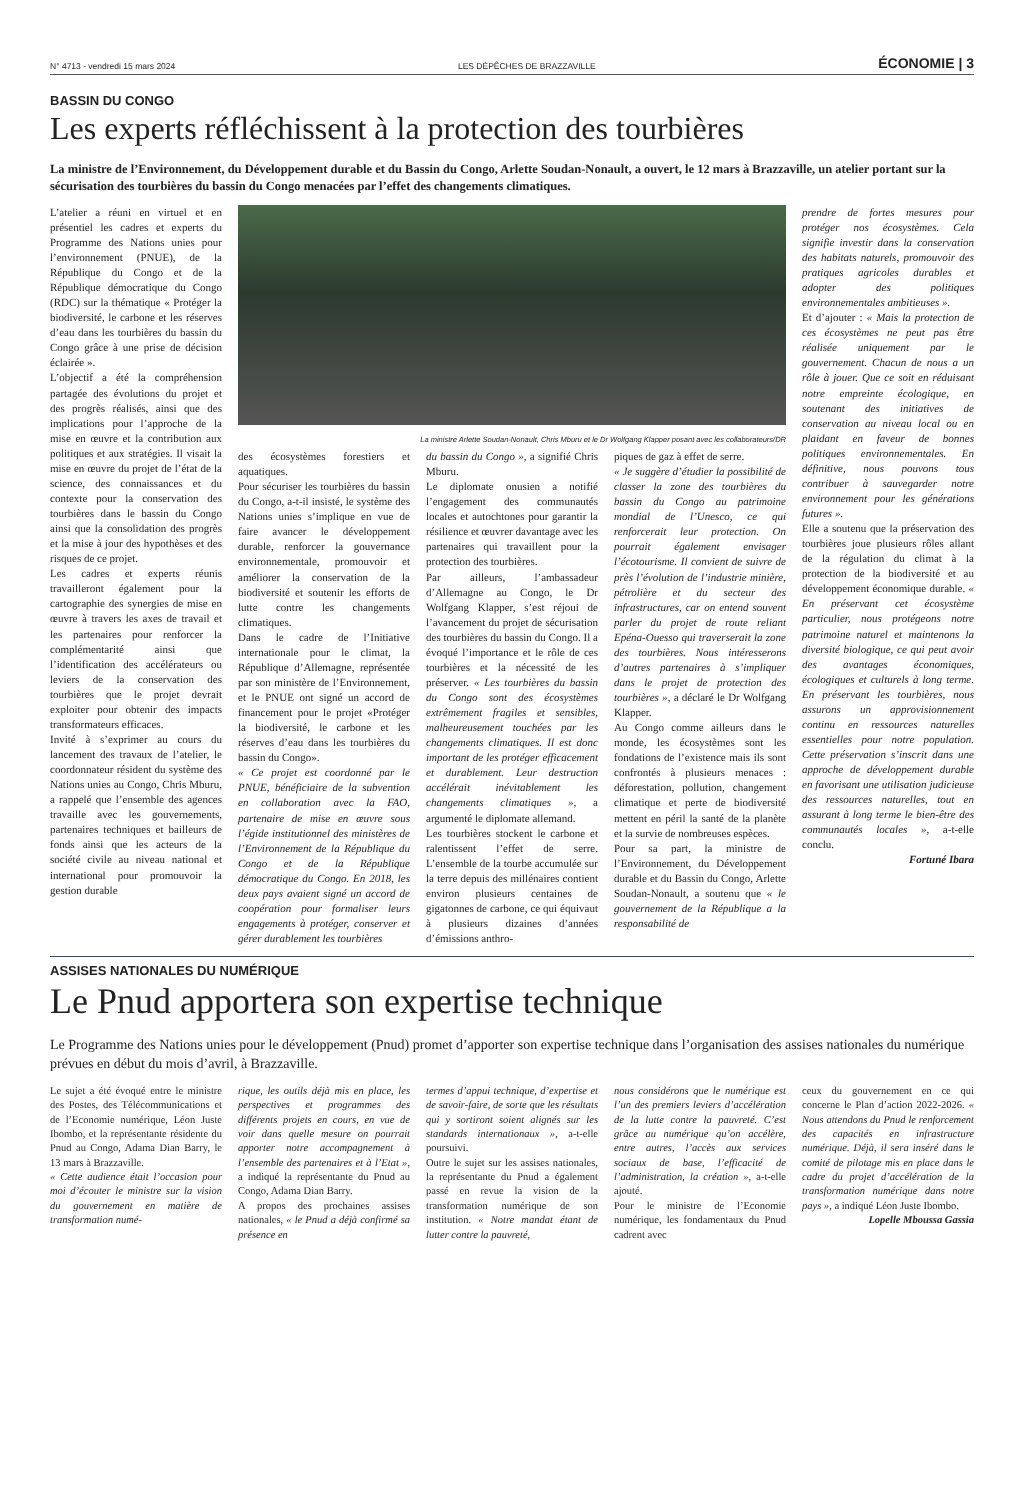N° 4713 - vendredi 15 mars 2024 LES DÉPÊCHES DE BRAZZAVILLE ÉCONOMIE | 3
BASSIN DU CONGO
Les experts réfléchissent à la protection des tourbières
La ministre de l’Environnement, du Développement durable et du Bassin du Congo, Arlette Soudan-Nonault, a ouvert, le 12 mars à Brazzaville, un atelier portant sur la sécurisation des tourbières du bassin du Congo menacées par l’effet des changements climatiques.
L’atelier a réuni en virtuel et en présentiel les cadres et experts du Programme des Nations unies pour l’environnement (PNUE), de la République du Congo et de la République démocratique du Congo (RDC) sur la thématique « Protéger la biodiversité, le carbone et les réserves d’eau dans les tourbières du bassin du Congo grâce à une prise de décision éclairée ».
L’objectif a été la compréhension partagée des évolutions du projet et des progrès réalisés, ainsi que des implications pour l’approche de la mise en œuvre et la contribution aux politiques et aux stratégies. Il visait la mise en œuvre du projet de l’état de la science, des connaissances et du contexte pour la conservation des tourbières dans le bassin du Congo ainsi que la consolidation des progrès et la mise à jour des hypothèses et des risques de ce projet.
Les cadres et experts réunis travailleront également pour la cartographie des synergies de mise en œuvre à travers les axes de travail et les partenaires pour renforcer la complémentarité ainsi que l’identification des accélérateurs ou leviers de la conservation des tourbières que le projet devrait exploiter pour obtenir des impacts transformateurs efficaces.
Invité à s’exprimer au cours du lancement des travaux de l’atelier, le coordonnateur résident du système des Nations unies au Congo, Chris Mburu, a rappelé que l’ensemble des agences travaille avec les gouvernements, partenaires techniques et bailleurs de fonds ainsi que les acteurs de la société civile au niveau national et international pour promouvoir la gestion durable
prendre de fortes mesures pour protéger nos écosystèmes. Cela signifie investir dans la conservation des habitats naturels, promouvoir des pratiques agricoles durables et adopter des politiques environnementales ambitieuses ».
Et d’ajouter : « Mais la protection de ces écosystèmes ne peut pas être réalisée uniquement par le gouvernement. Chacun de nous a un rôle à jouer. Que ce soit en réduisant notre empreinte écologique, en soutenant des initiatives de conservation au niveau local ou en plaidant en faveur de bonnes politiques environnementales. En définitive, nous pouvons tous contribuer à sauvegarder notre environnement pour les générations futures ».
Elle a soutenu que la préservation des tourbières joue plusieurs rôles allant de la régulation du climat à la protection de la biodiversité et au développement économique durable. « En préservant cet écosystème particulier, nous protégeons notre patrimoine naturel et maintenons la diversité biologique, ce qui peut avoir des avantages économiques, écologiques et culturels à long terme. En préservant les tourbières, nous assurons un approvisionnement continu en ressources naturelles essentielles pour notre population. Cette préservation s’inscrit dans une approche de développement durable en favorisant une utilisation judicieuse des ressources naturelles, tout en assurant à long terme le bien-être des communautés locales », a-t-elle conclu.
Fortuné Ibara
La ministre Arlette Soudan-Nonault, Chris Mburu et le Dr Wolfgang Klapper posant avec les collaborateurs/DR
des écosystèmes forestiers et aquatiques.
Pour sécuriser les tourbières du bassin du Congo, a-t-il insisté, le système des Nations unies s’implique en vue de faire avancer le développement durable, renforcer la gouvernance environnementale, promouvoir et améliorer la conservation de la biodiversité et soutenir les efforts de lutte contre les changements climatiques.
Dans le cadre de l’Initiative internationale pour le climat, la République d’Allemagne, représentée par son ministère de l’Environnement, et le PNUE ont signé un accord de financement pour le projet «Protéger la biodiversité, le carbone et les réserves d’eau dans les tourbières du bassin du Congo».
« Ce projet est coordonné par le PNUE, bénéficiaire de la subvention en collaboration avec la FAO, partenaire de mise en œuvre sous l’égide institutionnel des ministères de l’Environnement de la République du Congo et de la République démocratique du Congo. En 2018, les deux pays avaient signé un accord de coopération pour formaliser leurs engagements à protéger, conserver et gérer durablement les tourbières
du bassin du Congo », a signifié Chris Mburu.
Le diplomate onusien a notifié l’engagement des communautés locales et autochtones pour garantir la résilience et œuvrer davantage avec les partenaires qui travaillent pour la protection des tourbières.
Par ailleurs, l’ambassadeur d’Allemagne au Congo, le Dr Wolfgang Klapper, s’est réjoui de l’avancement du projet de sécurisation des tourbières du bassin du Congo. Il a évoqué l’importance et le rôle de ces tourbières et la nécessité de les préserver. « Les tourbières du bassin du Congo sont des écosystèmes extrêmement fragiles et sensibles, malheureusement touchées par les changements climatiques. Il est donc important de les protéger efficacement et durablement. Leur destruction accélérait inévitablement les changements climatiques », a argumenté le diplomate allemand.
Les tourbières stockent le carbone et ralentissent l’effet de serre. L’ensemble de la tourbe accumulée sur la terre depuis des millénaires contient environ plusieurs centaines de gigatonnes de carbone, ce qui équivaut à plusieurs dizaines d’années d’émissions anthro-
piques de gaz à effet de serre.
« Je suggère d’étudier la possibilité de classer la zone des tourbières du bassin du Congo au patrimoine mondial de l’Unesco, ce qui renforcerait leur protection. On pourrait également envisager l’écotourisme. Il convient de suivre de près l’évolution de l’industrie minière, pétrolière et du secteur des infrastructures, car on entend souvent parler du projet de route reliant Epéna-Ouesso qui traverserait la zone des tourbières. Nous intéresserons d’autres partenaires à s’impliquer dans le projet de protection des tourbières », a déclaré le Dr Wolfgang Klapper.
Au Congo comme ailleurs dans le monde, les écosystèmes sont les fondations de l’existence mais ils sont confrontés à plusieurs menaces : déforestation, pollution, changement climatique et perte de biodiversité mettent en péril la santé de la planète et la survie de nombreuses espèces.
Pour sa part, la ministre de l’Environnement, du Développement durable et du Bassin du Congo, Arlette Soudan-Nonault, a soutenu que « le gouvernement de la République a la responsabilité de
ASSISES NATIONALES DU NUMÉRIQUE
Le Pnud apportera son expertise technique
Le Programme des Nations unies pour le développement (Pnud) promet d’apporter son expertise technique dans l’organisation des assises nationales du numérique prévues en début du mois d’avril, à Brazzaville.
Le sujet a été évoqué entre le ministre des Postes, des Télécommunications et de l’Economie numérique, Léon Juste Ibombo, et la représentante résidente du Pnud au Congo, Adama Dian Barry, le 13 mars à Brazzaville.
« Cette audience était l’occasion pour moi d’écouter le ministre sur la vision du gouvernement en matière de transformation numé-
rique, les outils déjà mis en place, les perspectives et programmes des différents projets en cours, en vue de voir dans quelle mesure on pourrait apporter notre accompagnement à l’ensemble des partenaires et à l’Etat », a indiqué la représentante du Pnud au Congo, Adama Dian Barry.
A propos des prochaines assises nationales, « le Pnud a déjà confirmé sa présence en
termes d’appui technique, d’expertise et de savoir-faire, de sorte que les résultats qui y sortiront soient alignés sur les standards internationaux », a-t-elle poursuivi.
Outre le sujet sur les assises nationales, la représentante du Pnud a également passé en revue la vision de la transformation numérique de son institution. « Notre mandat étant de lutter contre la pauvreté,
nous considérons que le numérique est l’un des premiers leviers d’accélération de la lutte contre la pauvreté. C’est grâce au numérique qu’on accélère, entre autres, l’accès aux services sociaux de base, l’efficacité de l’administration, la création », a-t-elle ajouté.
Pour le ministre de l’Economie numérique, les fondamentaux du Pnud cadrent avec
ceux du gouvernement en ce qui concerne le Plan d’action 2022-2026. « Nous attendons du Pnud le renforcement des capacités en infrastructure numérique. Déjà, il sera inséré dans le comité de pilotage mis en place dans le cadre du projet d’accélération de la transformation numérique dans notre pays », a indiqué Léon Juste Ibombo.
Lopelle Mboussa Gassia